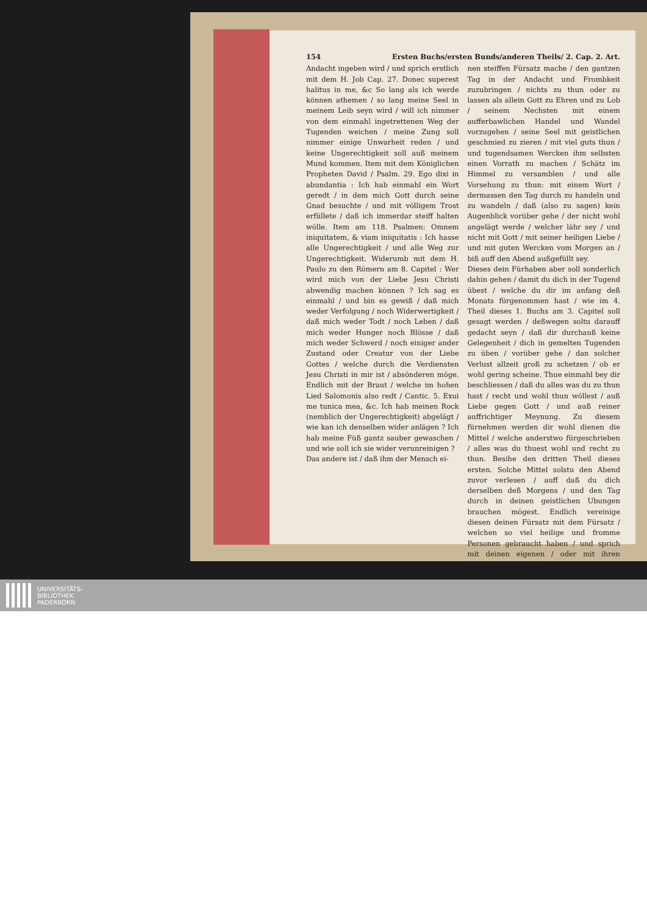154 Ersten Buchs/ersten Bunds/anderen Theils/ 2. Cap. 2. Art.
Andacht ingeben wird / und sprich erstlich mit dem H. Job Cap. 27. Donec superest halitus in me, &c So lang als ich werde können athemen / so lang meine Seel in meinem Leib seyn wird / will ich nimmer von dem einmahl ingetrettenen Weg der Tugenden weichen / meine Zung soll nimmer einige Unwarheit reden / und keine Ungerechtigkeit soll auß meinem Mund kommen. Item mit dem Königlichen Propheten David / Psalm. 29. Ego dixi in abundantia : Ich hab einmahl ein Wort geredt / in dem mich Gott durch seine Gnad besuchte / und mit völligem Trost erfüllete / daß ich immerdar steiff halten wölle. Item am 118. Psalmen: Omnem iniquitatem, & viam iniquitatis : Ich hasse alle Ungerechtigkeit / und alle Weg zur Ungerechtigkeit. Widerumb mit dem H. Paulo zu den Römern am 8. Capitel : Wer wird mich von der Liebe Jesu Christi abwendig machen können ? Ich sag es einmahl / und bin es gewiß / daß mich weder Verfolgung / noch Widerwertigkeit / daß mich weder Todt / noch Leben / daß mich weder Hunger noch Blösse / daß mich weder Schwerd / noch einiger ander Zustand oder Creatur von der Liebe Gottes / welche durch die Verdiensten Jesu Christi in mir ist / absönderen möge. Endlich mit der Braut / welche im hohen Lied Salomonis also redt / Cantic. 5. Exui me tunica mea, &c. Ich hab meinen Rock (nemblich der Ungerechtigkeit) abgelägt / wie kan ich denselben wider anlägen ? Ich hab meine Füß gantz sauber gewaschen / und wie soll ich sie wider verunreinigen ?
Das andere ist / daß ihm der Mensch ei-
nen steiffen Fürsatz mache / den gantzen Tag in der Andacht und Frombkeit zuzubringen / nichts zu thun oder zu lassen als allein Gott zu Ehren und zu Lob / seinem Nechsten mit einem aufferbawlichen Handel und Wandel vorzugehen / seine Seel mit geistlichen geschmied zu zieren / mit viel guts thun / und tugendsamen Wercken ihm selbsten einen Vorrath zu machen / Schätz im Himmel zu versamblen / und alle Vorsehung zu thun: mit einem Wort / dermassen den Tag durch zu handeln und zu wandeln / daß (also zu sagen) kein Augenblick vorüber gehe / der nicht wohl angelägt werde / welcher lähr sey / und nicht mit Gott / mit seiner heiligen Liebe / und mit guten Wercken vom Morgen an / biß auff den Abend außgefüllt sey.
Dieses dein Fürhaben aber soll sonderlich dahin gehen / damit du dich in der Tugend übest / welche du dir im anfang deß Monats fürgenommen hast / wie im 4. Theil dieses 1. Buchs am 3. Capitel soll gesagt werden / deßwegen soltu darauff gedacht seyn / daß dir durchauß keine Gelegenheit / dich in gemelten Tugenden zu üben / vorüber gehe / dan solcher Verlust allzeit groß zu schetzen / ob er wohl gering scheine. Thue einmahl bey dir beschliessen / daß du alles was du zu thun hast / recht und wohl thun wöllest / auß Liebe gegen Gott / und auß reiner auffrichtiger Meynung. Zu diesem fürnehmen werden dir wohl dienen die Mittel / welche anderstwo fürgeschrieben / alles was du thuest wohl und recht zu thun. Besihe den dritten Theil dieses ersten. Solche Mittel solstu den Abend zuvor verlesen / auff daß du dich derselben deß Morgens / und den Tag durch in deinen geistlichen Ubungen brauchen mögest. Endlich vereinige diesen deinen Fürsatz mit dem Fürsatz / welchen so viel heilige und fromme Personen gebraucht haben / und sprich mit deinen eigenen / oder mit ihren Worten also / sonder-
UNIVERSITÄTS-
BIBLIOTHEK
PADERBORN